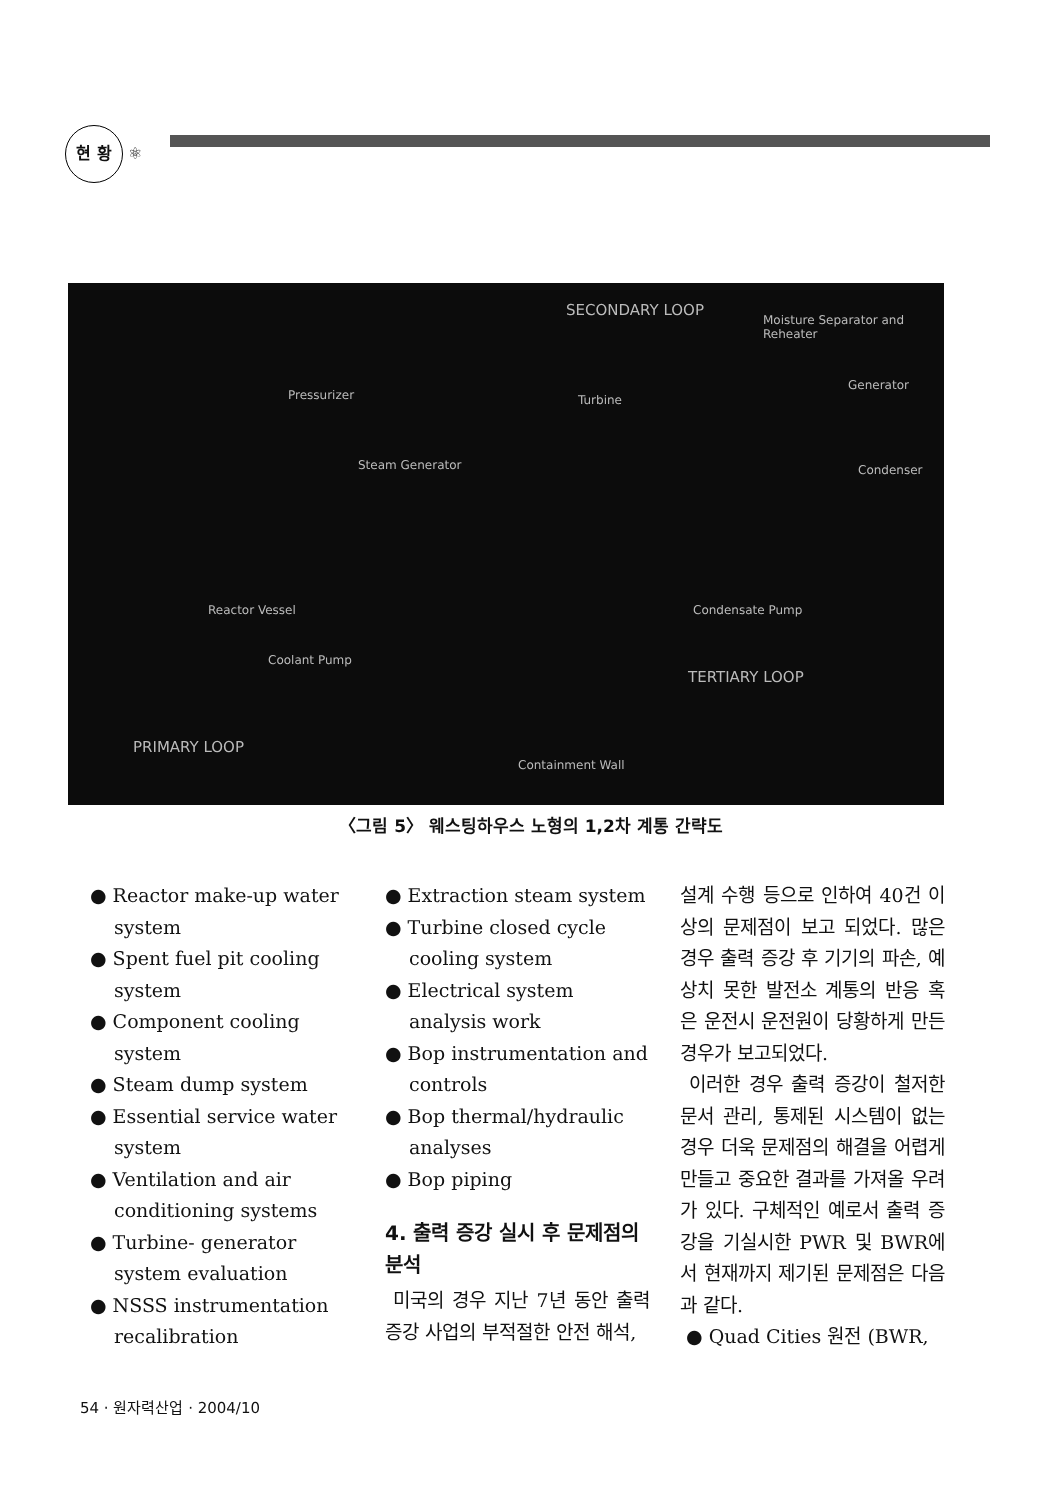현 황 ⚛
SECONDARY LOOP
Moisture Separator and Reheater
Pressurizer Turbine
Generator
Steam Generator Condenser
Reactor Vessel
Coolant Pump
Condensate Pump
TERTIARY LOOP
PRIMARY LOOP
Containment Wall
〈그림 5〉 웨스팅하우스 노형의 1,2차 계통 간략도
● Reactor make-up water system
● Spent fuel pit cooling system
● Component cooling system
● Steam dump system
● Essential service water system
● Ventilation and air conditioning systems
● Turbine- generator system evaluation
● NSSS instrumentation recalibration
● Extraction steam system
● Turbine closed cycle cooling system
● Electrical system analysis work
● Bop instrumentation and controls
● Bop thermal/hydraulic analyses
● Bop piping
4. 출력 증강 실시 후 문제점의 분석
미국의 경우 지난 7년 동안 출력 증강 사업의 부적절한 안전 해석,
설계 수행 등으로 인하여 40건 이상의 문제점이 보고 되었다. 많은 경우 출력 증강 후 기기의 파손, 예상치 못한 발전소 계통의 반응 혹은 운전시 운전원이 당황하게 만든 경우가 보고되었다.
이러한 경우 출력 증강이 철저한 문서 관리, 통제된 시스템이 없는 경우 더욱 문제점의 해결을 어렵게 만들고 중요한 결과를 가져올 우려가 있다. 구체적인 예로서 출력 증강을 기실시한 PWR 및 BWR에서 현재까지 제기된 문제점은 다음과 같다.
● Quad Cities 원전 (BWR,
54 · 원자력산업 · 2004/10